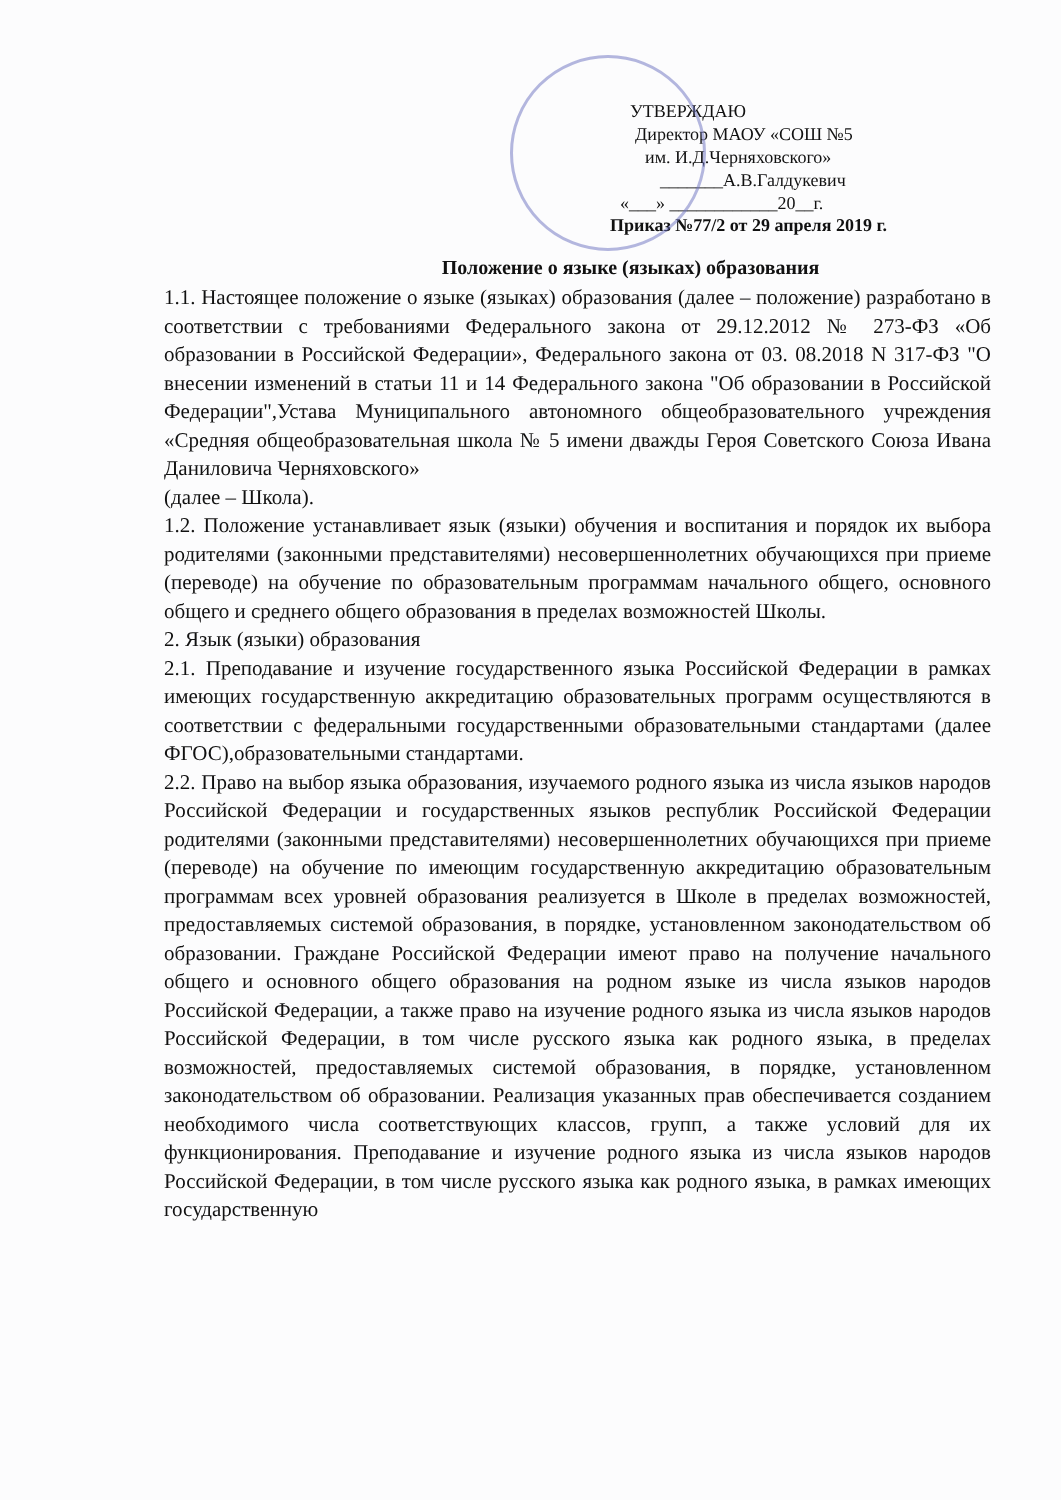УТВЕРЖДАЮ
Директор МАОУ «СОШ №5
им. И.Д.Черняховского»
_______А.В.Галдукевич
«___» ____________20__г.
Приказ №77/2 от 29 апреля 2019 г.
Положение о языке (языках) образования
1.1. Настоящее положение о языке (языках) образования (далее – положение) разработано в соответствии с требованиями Федерального закона от 29.12.2012 № 273-ФЗ «Об образовании в Российской Федерации», Федерального закона от 03. 08.2018 N 317-ФЗ "О внесении изменений в статьи 11 и 14 Федерального закона "Об образовании в Российской Федерации",Устава Муниципального автономного общеобразовательного учреждения «Средняя общеобразовательная школа № 5 имени дважды Героя Советского Союза Ивана Даниловича Черняховского»
(далее – Школа).
1.2. Положение устанавливает язык (языки) обучения и воспитания и порядок их выбора родителями (законными представителями) несовершеннолетних обучающихся при приеме (переводе) на обучение по образовательным программам начального общего, основного общего и среднего общего образования в пределах возможностей Школы.
2. Язык (языки) образования
2.1. Преподавание и изучение государственного языка Российской Федерации в рамках имеющих государственную аккредитацию образовательных программ осуществляются в соответствии с федеральными государственными образовательными стандартами (далее ФГОС),образовательными стандартами.
2.2. Право на выбор языка образования, изучаемого родного языка из числа языков народов Российской Федерации и государственных языков республик Российской Федерации родителями (законными представителями) несовершеннолетних обучающихся при приеме (переводе) на обучение по имеющим государственную аккредитацию образовательным программам всех уровней образования реализуется в Школе в пределах возможностей, предоставляемых системой образования, в порядке, установленном законодательством об образовании. Граждане Российской Федерации имеют право на получение начального общего и основного общего образования на родном языке из числа языков народов Российской Федерации, а также право на изучение родного языка из числа языков народов Российской Федерации, в том числе русского языка как родного языка, в пределах возможностей, предоставляемых системой образования, в порядке, установленном законодательством об образовании. Реализация указанных прав обеспечивается созданием необходимого числа соответствующих классов, групп, а также условий для их функционирования. Преподавание и изучение родного языка из числа языков народов Российской Федерации, в том числе русского языка как родного языка, в рамках имеющих государственную